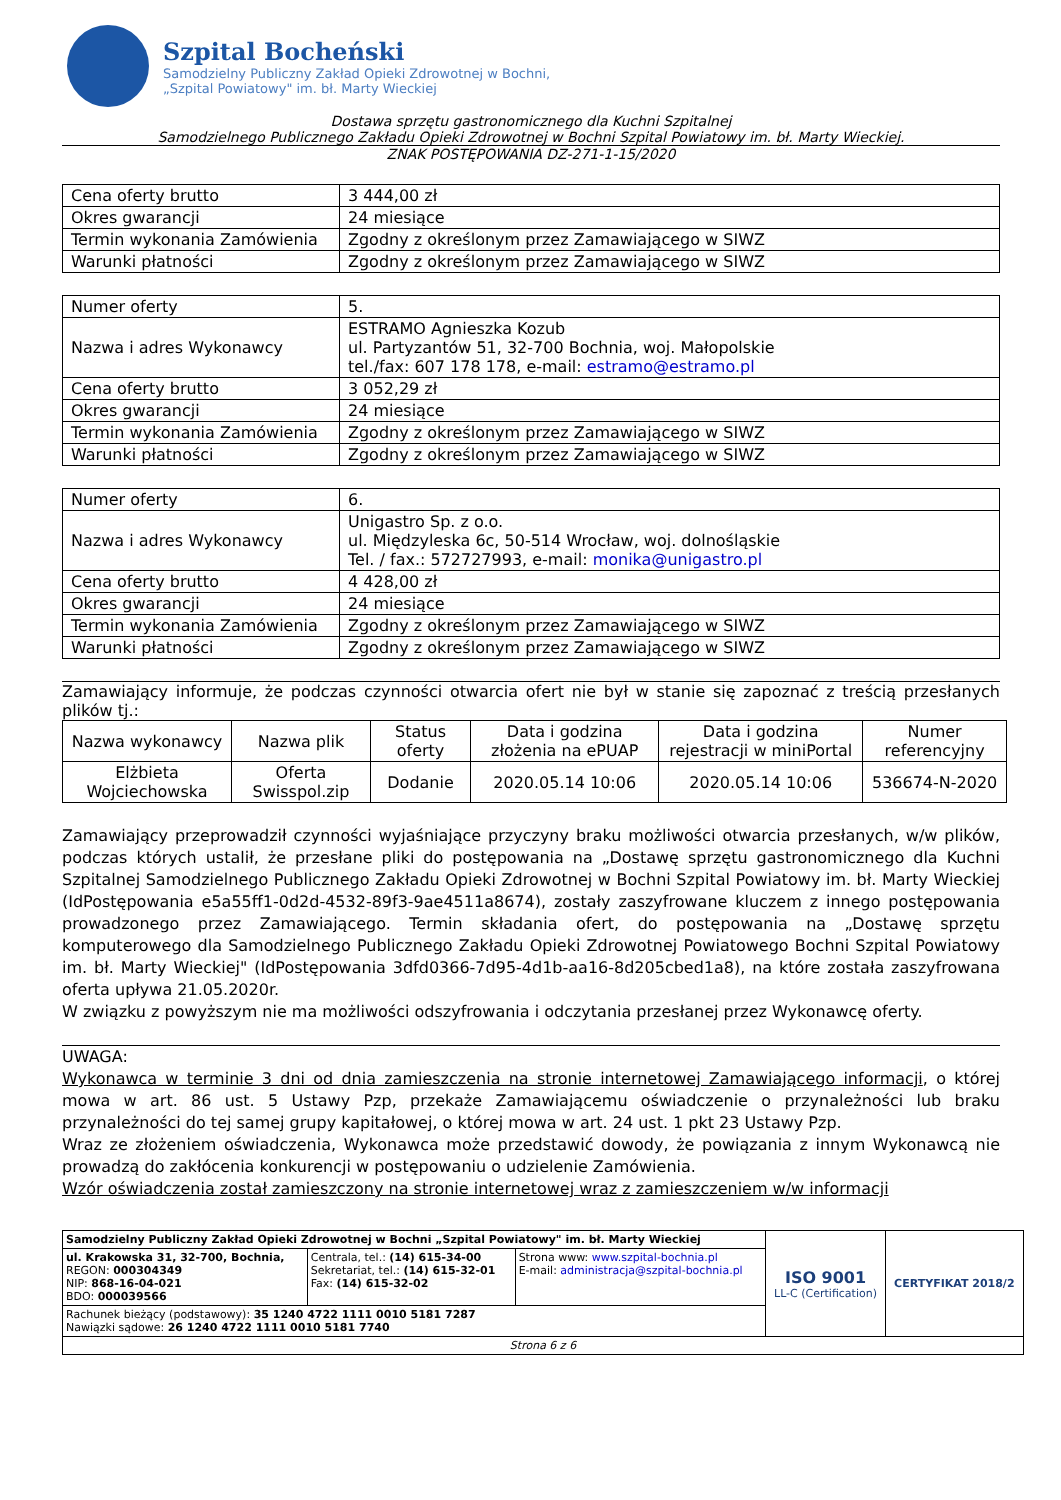Szpital Bocheński
Samodzielny Publiczny Zakład Opieki Zdrowotnej w Bochni,
„Szpital Powiatowy" im. bł. Marty Wieckiej
Dostawa sprzętu gastronomicznego dla Kuchni Szpitalnej
Samodzielnego Publicznego Zakładu Opieki Zdrowotnej w Bochni Szpital Powiatowy im. bł. Marty Wieckiej.
ZNAK POSTĘPOWANIA DZ-271-1-15/2020
| Cena oferty brutto | 3 444,00 zł |
| Okres gwarancji | 24 miesiące |
| Termin wykonania Zamówienia | Zgodny z określonym przez Zamawiającego w SIWZ |
| Warunki płatności | Zgodny z określonym przez Zamawiającego w SIWZ |
| Numer oferty | 5. |
| Nazwa i adres Wykonawcy | ESTRAMO Agnieszka Kozub ul. Partyzantów 51, 32-700 Bochnia, woj. Małopolskie tel./fax: 607 178 178, e-mail: estramo@estramo.pl |
| Cena oferty brutto | 3 052,29 zł |
| Okres gwarancji | 24 miesiące |
| Termin wykonania Zamówienia | Zgodny z określonym przez Zamawiającego w SIWZ |
| Warunki płatności | Zgodny z określonym przez Zamawiającego w SIWZ |
| Numer oferty | 6. |
| Nazwa i adres Wykonawcy | Unigastro Sp. z o.o. ul. Międzyleska 6c, 50-514 Wrocław, woj. dolnośląskie Tel. / fax.: 572727993, e-mail: monika@unigastro.pl |
| Cena oferty brutto | 4 428,00 zł |
| Okres gwarancji | 24 miesiące |
| Termin wykonania Zamówienia | Zgodny z określonym przez Zamawiającego w SIWZ |
| Warunki płatności | Zgodny z określonym przez Zamawiającego w SIWZ |
Zamawiający informuje, że podczas czynności otwarcia ofert nie był w stanie się zapoznać z treścią przesłanych plików tj.:
| Nazwa wykonawcy | Nazwa plik | Status oferty | Data i godzina złożenia na ePUAP | Data i godzina rejestracji w miniPortal | Numer referencyjny |
| --- | --- | --- | --- | --- | --- |
| Elżbieta Wojciechowska | Oferta Swisspol.zip | Dodanie | 2020.05.14 10:06 | 2020.05.14 10:06 | 536674-N-2020 |
Zamawiający przeprowadził czynności wyjaśniające przyczyny braku możliwości otwarcia przesłanych, w/w plików, podczas których ustalił, że przesłane pliki do postępowania na „Dostawę sprzętu gastronomicznego dla Kuchni Szpitalnej Samodzielnego Publicznego Zakładu Opieki Zdrowotnej w Bochni Szpital Powiatowy im. bł. Marty Wieckiej (IdPostępowania e5a55ff1-0d2d-4532-89f3-9ae4511a8674), zostały zaszyfrowane kluczem z innego postępowania prowadzonego przez Zamawiającego. Termin składania ofert, do postępowania na „Dostawę sprzętu komputerowego dla Samodzielnego Publicznego Zakładu Opieki Zdrowotnej Powiatowego Bochni Szpital Powiatowy im. bł. Marty Wieckiej" (IdPostępowania 3dfd0366-7d95-4d1b-aa16-8d205cbed1a8), na które została zaszyfrowana oferta upływa 21.05.2020r.
W związku z powyższym nie ma możliwości odszyfrowania i odczytania przesłanej przez Wykonawcę oferty.
UWAGA:
Wykonawca w terminie 3 dni od dnia zamieszczenia na stronie internetowej Zamawiającego informacji, o której mowa w art. 86 ust. 5 Ustawy Pzp, przekaże Zamawiającemu oświadczenie o przynależności lub braku przynależności do tej samej grupy kapitałowej, o której mowa w art. 24 ust. 1 pkt 23 Ustawy Pzp.
Wraz ze złożeniem oświadczenia, Wykonawca może przedstawić dowody, że powiązania z innym Wykonawcą nie prowadzą do zakłócenia konkurencji w postępowaniu o udzielenie Zamówienia.
Wzór oświadczenia został zamieszczony na stronie internetowej wraz z zamieszczeniem w/w informacji
| Samodzielny Publiczny Zakład Opieki Zdrowotnej w Bochni „Szpital Powiatowy" im. bł. Marty Wieckiej | | | ISO 9001 LL-C (Certification) | CERTYFIKAT 2018/2 |
| ul. Krakowska 31, 32-700, Bochnia, REGON: 000304349 NIP: 868-16-04-021 BDO: 000039566 | Centrala, tel.: (14) 615-34-00 Sekretariat, tel.: (14) 615-32-01 Fax: (14) 615-32-02 | Strona www: www.szpital-bochnia.pl E-mail: administracja@szpital-bochnia.pl | | |
| Rachunek bieżący (podstawowy): 35 1240 4722 1111 0010 5181 7287 Nawiązki sądowe: 26 1240 4722 1111 0010 5181 7740 | | | | |
| Strona 6 z 6 | | | | |